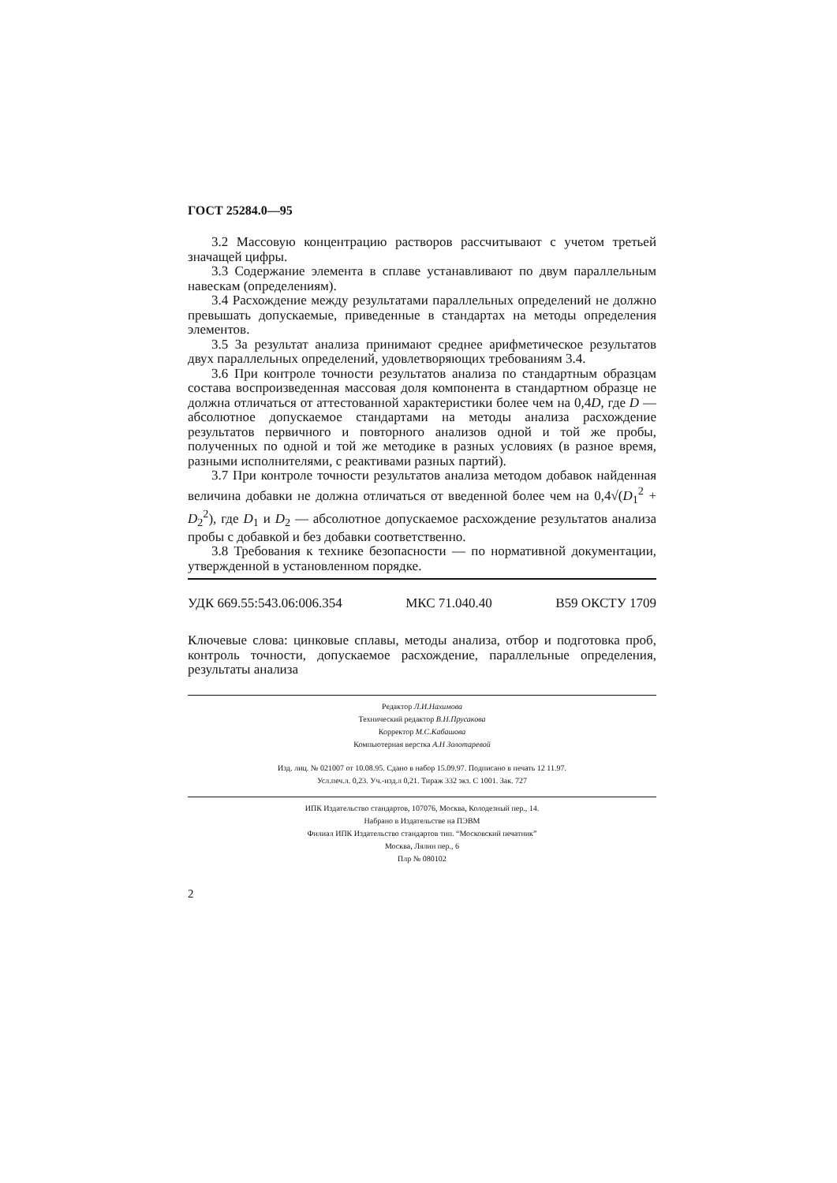ГОСТ 25284.0—95
3.2 Массовую концентрацию растворов рассчитывают с учетом третьей значащей цифры.
3.3 Содержание элемента в сплаве устанавливают по двум параллельным навескам (определениям).
3.4 Расхождение между результатами параллельных определений не должно превышать допускаемые, приведенные в стандартах на методы определения элементов.
3.5 За результат анализа принимают среднее арифметическое результатов двух параллельных определений, удовлетворяющих требованиям 3.4.
3.6 При контроле точности результатов анализа по стандартным образцам состава воспроизведенная массовая доля компонента в стандартном образце не должна отличаться от аттестованной характеристики более чем на 0,4D, где D — абсолютное допускаемое стандартами на методы анализа расхождение результатов первичного и повторного анализов одной и той же пробы, полученных по одной и той же методике в разных условиях (в разное время, разными исполнителями, с реактивами разных партий).
3.7 При контроле точности результатов анализа методом добавок найденная величина добавки не должна отличаться от введенной более чем на 0,4√(D<sub>1</sub><sup>2</sup> + D<sub>2</sub><sup>2</sup>), где D<sub>1</sub> и D<sub>2</sub> — абсолютное допускаемое расхождение результатов анализа пробы с добавкой и без добавки соответственно.
3.8 Требования к технике безопасности — по нормативной документации, утвержденной в установленном порядке.
УДК 669.55:543.06:006.354 МКС 71.040.40 В59 ОКСТУ 1709
Ключевые слова: цинковые сплавы, методы анализа, отбор и подготовка проб, контроль точности, допускаемое расхождение, параллельные определения, результаты анализа
Редактор Л.И.Нахимова
Технический редактор В.Н.Прусакова
Корректор М.С.Кабашова
Компьютерная верстка А.Н Золотаревой
Изд. лиц. № 021007 от 10.08.95. Сдано в набор 15.09.97. Подписано в печать 12 11.97.
Усл.печ.л. 0,23. Уч.-изд.л 0,21. Тираж 332 экз. С 1001. Зак. 727
ИПК Издательство стандартов, 107076, Москва, Колодезный пер., 14.
Набрано в Издательстве на ПЭВМ
Филиал ИПК Издательство стандартов тип. “Московский печатник”
Москва, Лялин пер., 6
Плр № 080102
2